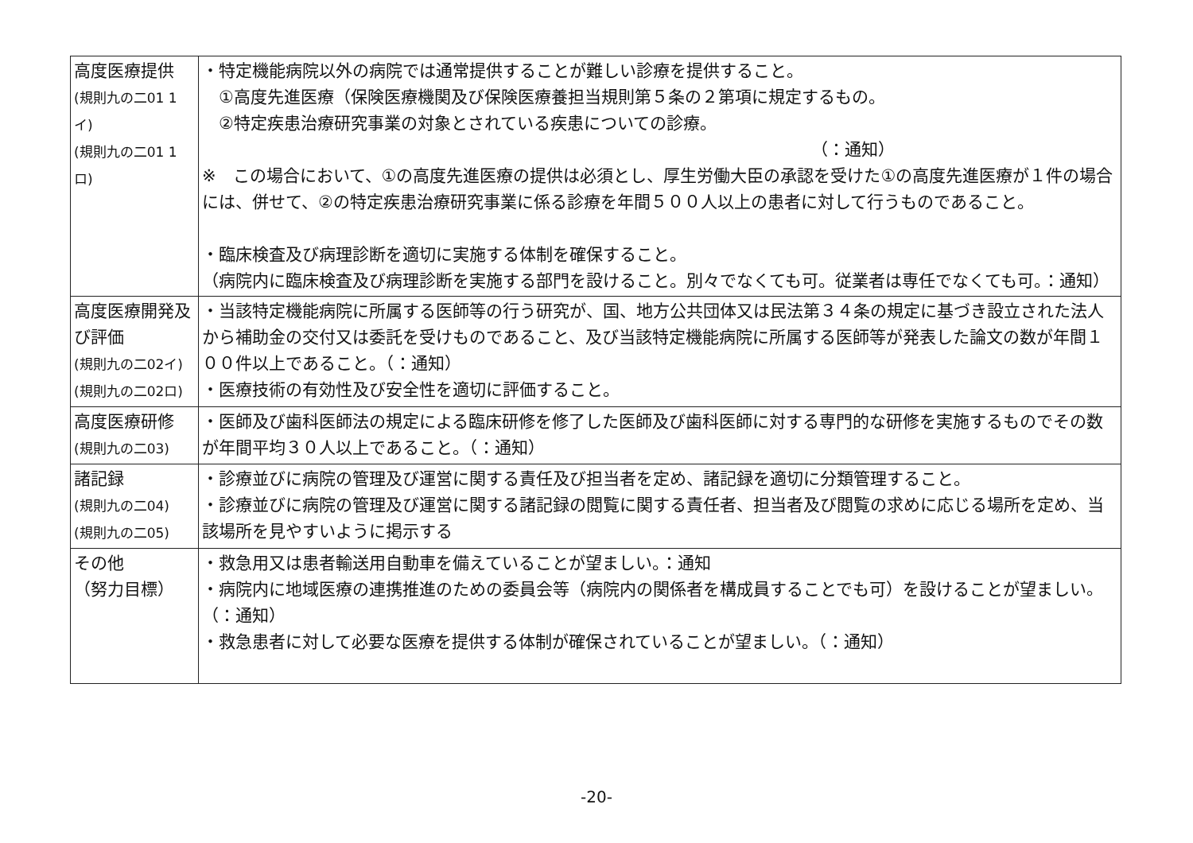| 高度医療提供 (規則九の二01 1イ) (規則九の二01 1ロ) | ・特定機能病院以外の病院では通常提供することが難しい診療を提供すること。 ①高度先進医療（保険医療機関及び保険医療養担当規則第５条の２第項に規定するもの。 ②特定疾患治療研究事業の対象とされている疾患についての診療。 （：通知） ※ この場合において、①の高度先進医療の提供は必須とし、厚生労働大臣の承認を受けた①の高度先進医療が１件の場合には、併せて、②の特定疾患治療研究事業に係る診療を年間５００人以上の患者に対して行うものであること。 ・臨床検査及び病理診断を適切に実施する体制を確保すること。 （病院内に臨床検査及び病理診断を実施する部門を設けること。別々でなくても可。従業者は専任でなくても可。：通知） |
| 高度医療開発及び評価 (規則九の二02イ) (規則九の二02ロ) | ・当該特定機能病院に所属する医師等の行う研究が、国、地方公共団体又は民法第３４条の規定に基づき設立された法人から補助金の交付又は委託を受けものであること、及び当該特定機能病院に所属する医師等が発表した論文の数が年間１００件以上であること。（：通知） ・医療技術の有効性及び安全性を適切に評価すること。 |
| 高度医療研修 (規則九の二03) | ・医師及び歯科医師法の規定による臨床研修を修了した医師及び歯科医師に対する専門的な研修を実施するものでその数が年間平均３０人以上であること。（：通知） |
| 諸記録 (規則九の二04) (規則九の二05) | ・診療並びに病院の管理及び運営に関する責任及び担当者を定め、諸記録を適切に分類管理すること。 ・診療並びに病院の管理及び運営に関する諸記録の閲覧に関する責任者、担当者及び閲覧の求めに応じる場所を定め、当該場所を見やすいように掲示する |
| その他 （努力目標） | ・救急用又は患者輸送用自動車を備えていることが望ましい。：通知 ・病院内に地域医療の連携推進のための委員会等（病院内の関係者を構成員することでも可）を設けることが望ましい。（：通知） ・救急患者に対して必要な医療を提供する体制が確保されていることが望ましい。（：通知） |
-20-